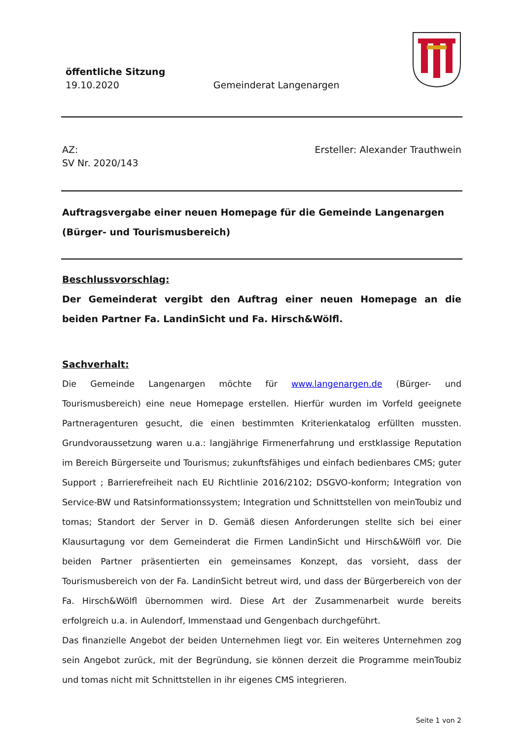öffentliche Sitzung
19.10.2020 Gemeinderat Langenargen
AZ: Ersteller: Alexander Trauthwein
SV Nr. 2020/143
Auftragsvergabe einer neuen Homepage für die Gemeinde Langenargen (Bürger- und Tourismusbereich)
Beschlussvorschlag:
Der Gemeinderat vergibt den Auftrag einer neuen Homepage an die beiden Partner Fa. LandinSicht und Fa. Hirsch&Wölfl.
Sachverhalt:
Die Gemeinde Langenargen möchte für www.langenargen.de (Bürger- und Tourismusbereich) eine neue Homepage erstellen. Hierfür wurden im Vorfeld geeignete Partneragenturen gesucht, die einen bestimmten Kriterienkatalog erfüllten mussten. Grundvoraussetzung waren u.a.: langjährige Firmenerfahrung und erstklassige Reputation im Bereich Bürgerseite und Tourismus; zukunftsfähiges und einfach bedienbares CMS; guter Support ; Barrierefreiheit nach EU Richtlinie 2016/2102; DSGVO-konform; Integration von Service-BW und Ratsinformationssystem; Integration und Schnittstellen von meinToubiz und tomas; Standort der Server in D. Gemäß diesen Anforderungen stellte sich bei einer Klausurtagung vor dem Gemeinderat die Firmen LandinSicht und Hirsch&Wölfl vor. Die beiden Partner präsentierten ein gemeinsames Konzept, das vorsieht, dass der Tourismusbereich von der Fa. LandinSicht betreut wird, und dass der Bürgerbereich von der Fa. Hirsch&Wölfl übernommen wird. Diese Art der Zusammenarbeit wurde bereits erfolgreich u.a. in Aulendorf, Immenstaad und Gengenbach durchgeführt.
Das finanzielle Angebot der beiden Unternehmen liegt vor. Ein weiteres Unternehmen zog sein Angebot zurück, mit der Begründung, sie können derzeit die Programme meinToubiz und tomas nicht mit Schnittstellen in ihr eigenes CMS integrieren.
Seite 1 von 2